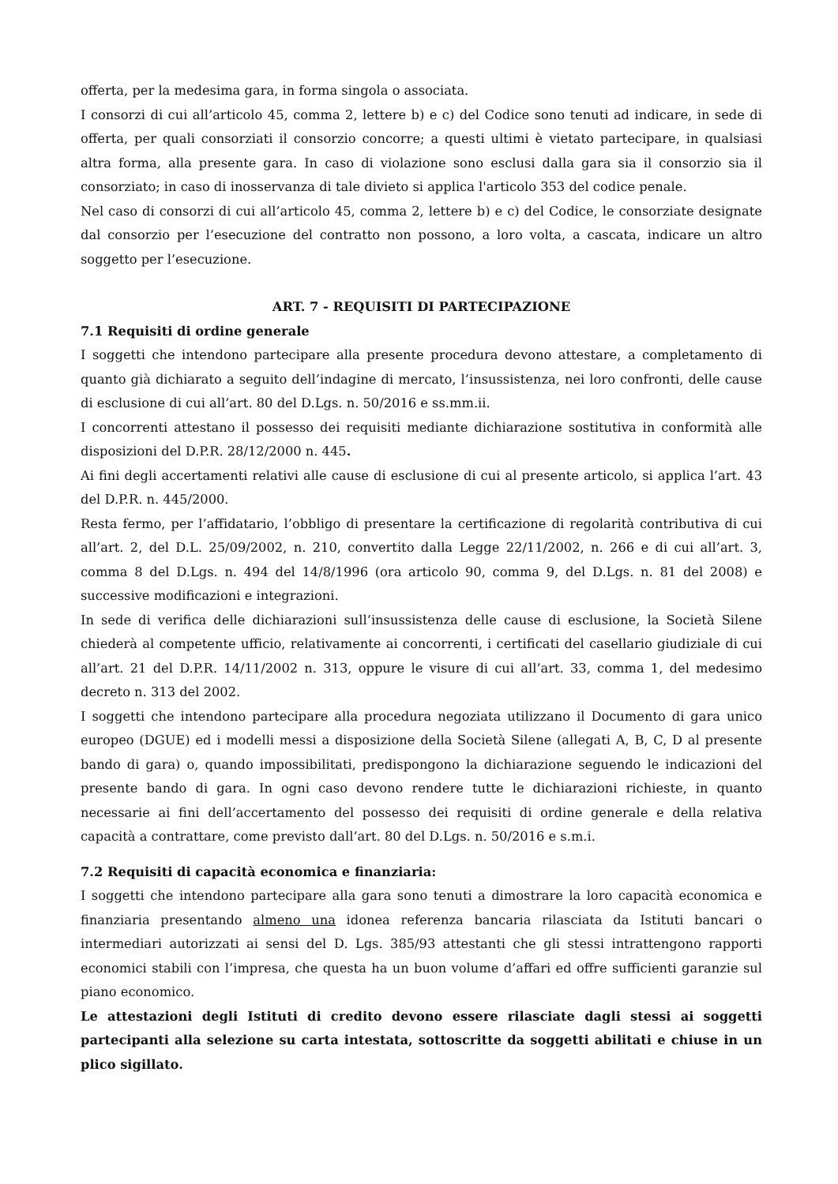offerta, per la medesima gara, in forma singola o associata.
I consorzi di cui all’articolo 45, comma 2, lettere b) e c) del Codice sono tenuti ad indicare, in sede di offerta, per quali consorziati il consorzio concorre; a questi ultimi è vietato partecipare, in qualsiasi altra forma, alla presente gara. In caso di violazione sono esclusi dalla gara sia il consorzio sia il consorziato; in caso di inosservanza di tale divieto si applica l'articolo 353 del codice penale.
Nel caso di consorzi di cui all’articolo 45, comma 2, lettere b) e c) del Codice, le consorziate designate dal consorzio per l’esecuzione del contratto non possono, a loro volta, a cascata, indicare un altro soggetto per l’esecuzione.
ART. 7 - REQUISITI DI PARTECIPAZIONE
7.1 Requisiti di ordine generale
I soggetti che intendono partecipare alla presente procedura devono attestare, a completamento di quanto già dichiarato a seguito dell’indagine di mercato, l’insussistenza, nei loro confronti, delle cause di esclusione di cui all’art. 80 del D.Lgs. n. 50/2016 e ss.mm.ii.
I concorrenti attestano il possesso dei requisiti mediante dichiarazione sostitutiva in conformità alle disposizioni del D.P.R. 28/12/2000 n. 445.
Ai fini degli accertamenti relativi alle cause di esclusione di cui al presente articolo, si applica l’art. 43 del D.P.R. n. 445/2000.
Resta fermo, per l’affidatario, l’obbligo di presentare la certificazione di regolarità contributiva di cui all’art. 2, del D.L. 25/09/2002, n. 210, convertito dalla Legge 22/11/2002, n. 266 e di cui all’art. 3, comma 8 del D.Lgs. n. 494 del 14/8/1996 (ora articolo 90, comma 9, del D.Lgs. n. 81 del 2008) e successive modificazioni e integrazioni.
In sede di verifica delle dichiarazioni sull’insussistenza delle cause di esclusione, la Società Silene chiederà al competente ufficio, relativamente ai concorrenti, i certificati del casellario giudiziale di cui all’art. 21 del D.P.R. 14/11/2002 n. 313, oppure le visure di cui all’art. 33, comma 1, del medesimo decreto n. 313 del 2002.
I soggetti che intendono partecipare alla procedura negoziata utilizzano il Documento di gara unico europeo (DGUE) ed i modelli messi a disposizione della Società Silene (allegati A, B, C, D al presente bando di gara) o, quando impossibilitati, predispongono la dichiarazione seguendo le indicazioni del presente bando di gara. In ogni caso devono rendere tutte le dichiarazioni richieste, in quanto necessarie ai fini dell’accertamento del possesso dei requisiti di ordine generale e della relativa capacità a contrattare, come previsto dall’art. 80 del D.Lgs. n. 50/2016 e s.m.i.
7.2 Requisiti di capacità economica e finanziaria:
I soggetti che intendono partecipare alla gara sono tenuti a dimostrare la loro capacità economica e finanziaria presentando almeno una idonea referenza bancaria rilasciata da Istituti bancari o intermediari autorizzati ai sensi del D. Lgs. 385/93 attestanti che gli stessi intrattengono rapporti economici stabili con l’impresa, che questa ha un buon volume d’affari ed offre sufficienti garanzie sul piano economico.
Le attestazioni degli Istituti di credito devono essere rilasciate dagli stessi ai soggetti partecipanti alla selezione su carta intestata, sottoscritte da soggetti abilitati e chiuse in un plico sigillato.